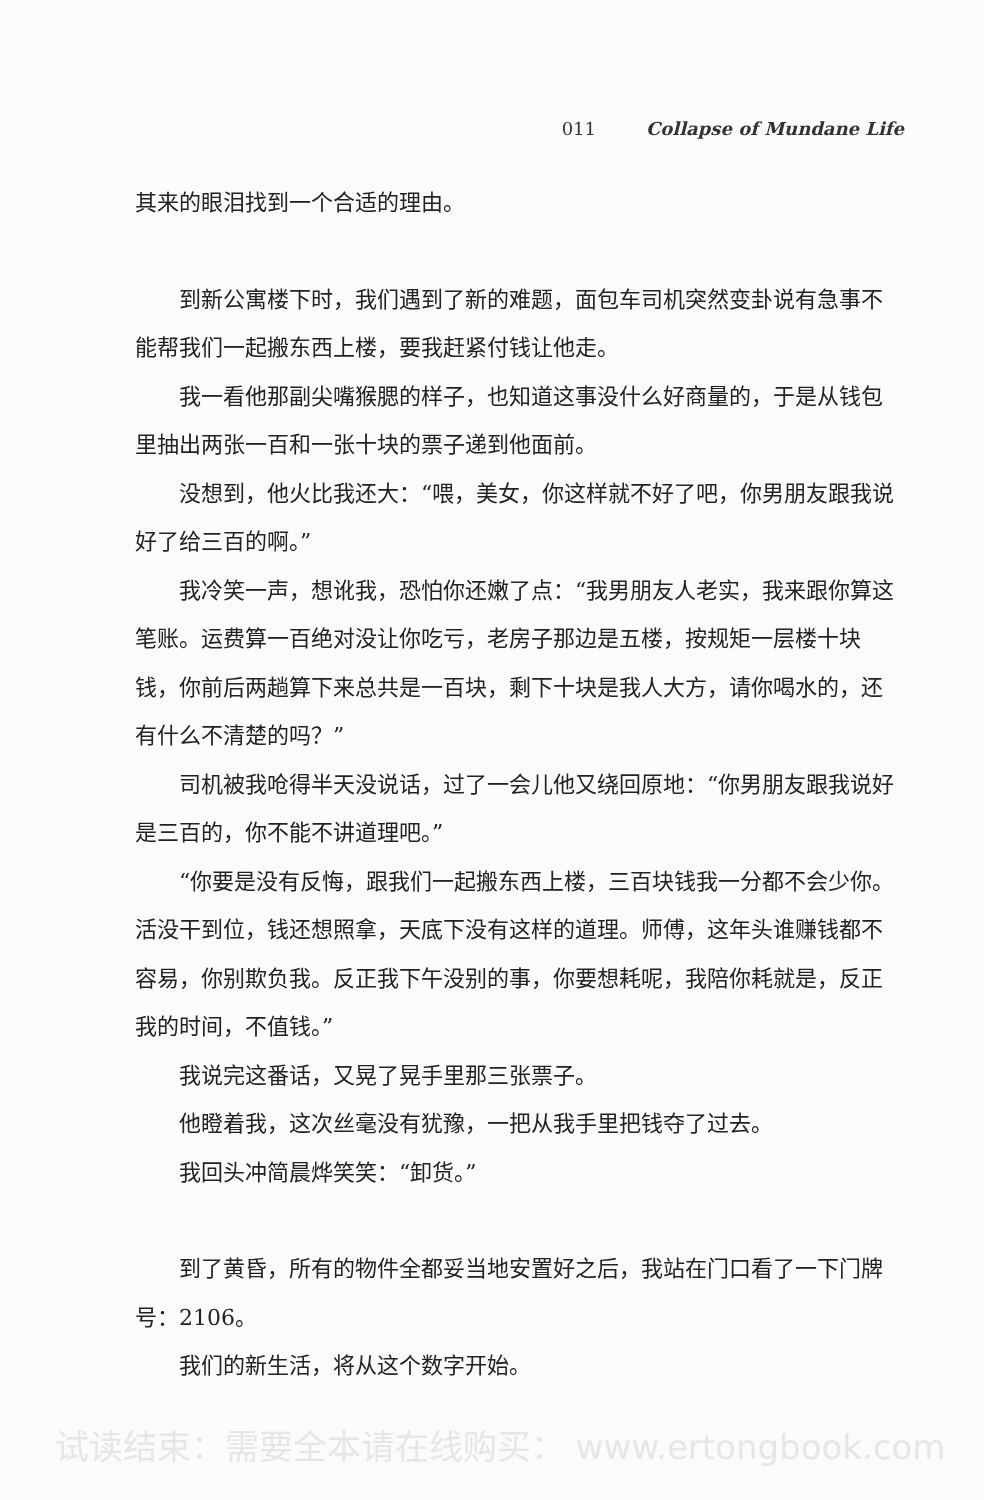011 Collapse of Mundane Life
其来的眼泪找到一个合适的理由。
到新公寓楼下时，我们遇到了新的难题，面包车司机突然变卦说有急事不能帮我们一起搬东西上楼，要我赶紧付钱让他走。
我一看他那副尖嘴猴腮的样子，也知道这事没什么好商量的，于是从钱包里抽出两张一百和一张十块的票子递到他面前。
没想到，他火比我还大：“喂，美女，你这样就不好了吧，你男朋友跟我说好了给三百的啊。”
我冷笑一声，想讹我，恐怕你还嫩了点：“我男朋友人老实，我来跟你算这笔账。运费算一百绝对没让你吃亏，老房子那边是五楼，按规矩一层楼十块钱，你前后两趟算下来总共是一百块，剩下十块是我人大方，请你喝水的，还有什么不清楚的吗？”
司机被我呛得半天没说话，过了一会儿他又绕回原地：“你男朋友跟我说好是三百的，你不能不讲道理吧。”
“你要是没有反悔，跟我们一起搬东西上楼，三百块钱我一分都不会少你。活没干到位，钱还想照拿，天底下没有这样的道理。师傅，这年头谁赚钱都不容易，你别欺负我。反正我下午没别的事，你要想耗呢，我陪你耗就是，反正我的时间，不值钱。”
我说完这番话，又晃了晃手里那三张票子。
他瞪着我，这次丝毫没有犹豫，一把从我手里把钱夺了过去。
我回头冲简晨烨笑笑：“卸货。”
到了黄昏，所有的物件全都妥当地安置好之后，我站在门口看了一下门牌号：2106。
我们的新生活，将从这个数字开始。
试读结束：需要全本请在线购买： www.ertongbook.com